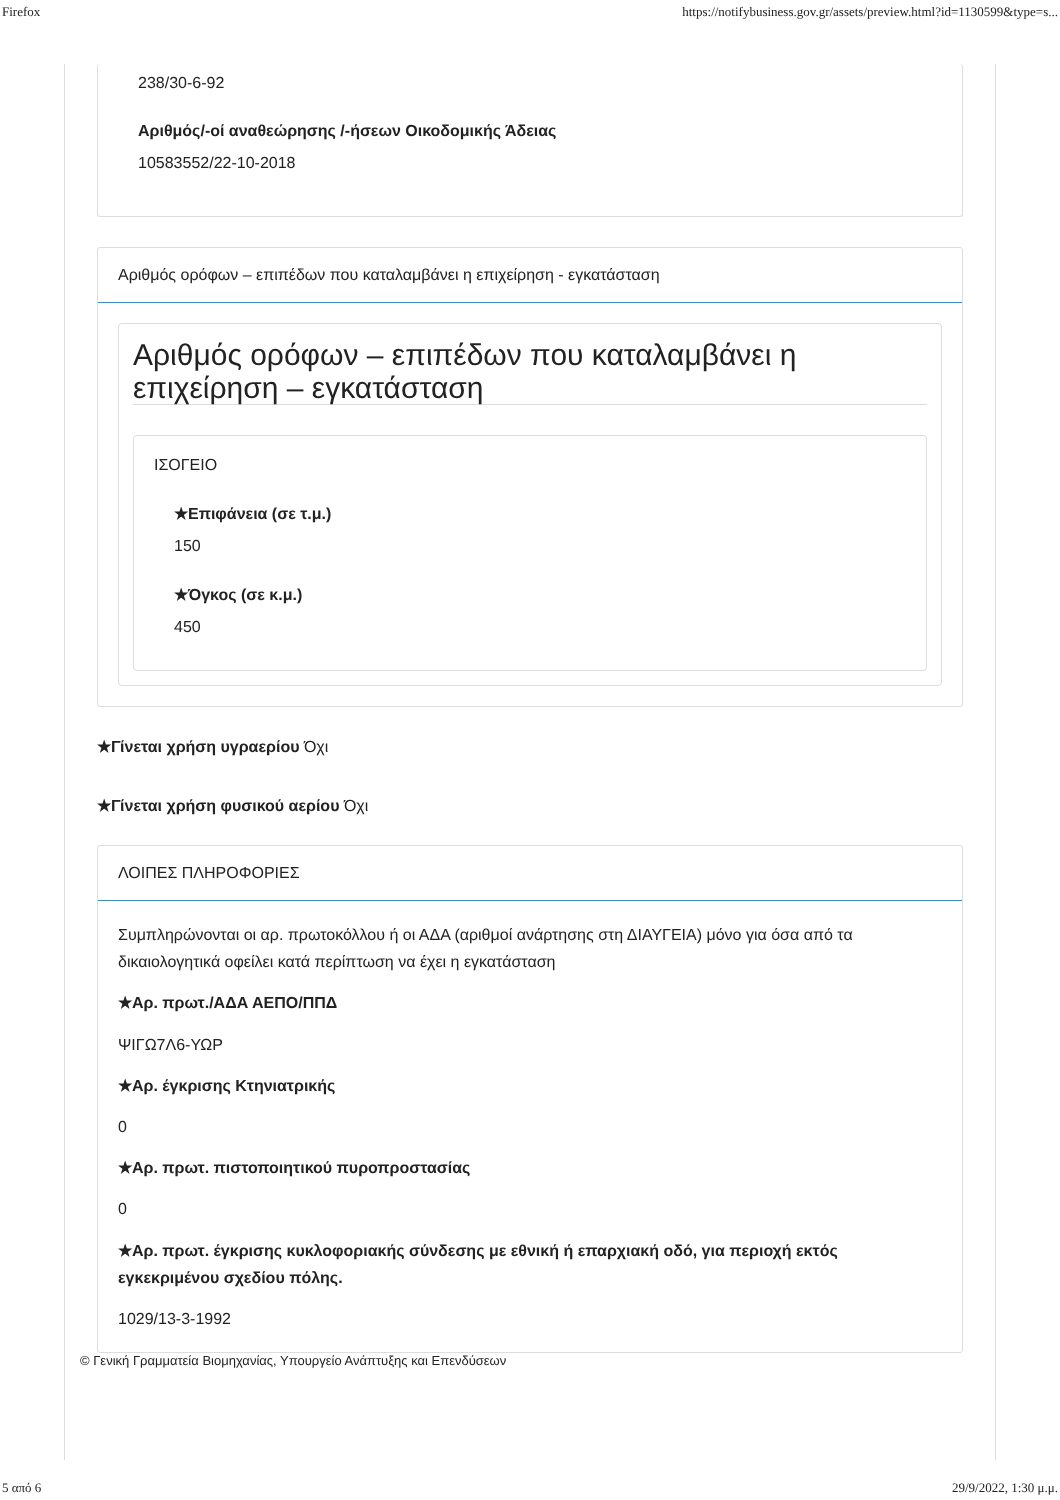Firefox https://notifybusiness.gov.gr/assets/preview.html?id=1130599&type=s...
238/30-6-92
Αριθμός/-οί αναθεώρησης /-ήσεων Οικοδομικής Άδειας
10583552/22-10-2018
Αριθμός ορόφων – επιπέδων που καταλαμβάνει η επιχείρηση - εγκατάσταση
Αριθμός ορόφων – επιπέδων που καταλαμβάνει η επιχείρηση – εγκατάσταση
ΙΣΟΓΕΙΟ
★Επιφάνεια (σε τ.μ.)
150
★Όγκος (σε κ.μ.)
450
★Γίνεται χρήση υγραερίου Όχι
★Γίνεται χρήση φυσικού αερίου Όχι
ΛΟΙΠΕΣ ΠΛΗΡΟΦΟΡΙΕΣ
Συμπληρώνονται οι αρ. πρωτοκόλλου ή οι ΑΔΑ (αριθμοί ανάρτησης στη ΔΙΑΥΓΕΙΑ) μόνο για όσα από τα δικαιολογητικά οφείλει κατά περίπτωση να έχει η εγκατάσταση
★Αρ. πρωτ./ΑΔΑ ΑΕΠΟ/ΠΠΔ
ΨΙΓΩ7Λ6-ΥΩΡ
★Αρ. έγκρισης Κτηνιατρικής
0
★Αρ. πρωτ. πιστοποιητικού πυροπροστασίας
0
★Αρ. πρωτ. έγκρισης κυκλοφοριακής σύνδεσης με εθνική ή επαρχιακή οδό, για περιοχή εκτός εγκεκριμένου σχεδίου πόλης.
1029/13-3-1992
© Γενική Γραμματεία Βιομηχανίας, Υπουργείο Ανάπτυξης και Επενδύσεων
5 από 6 29/9/2022, 1:30 μ.μ.